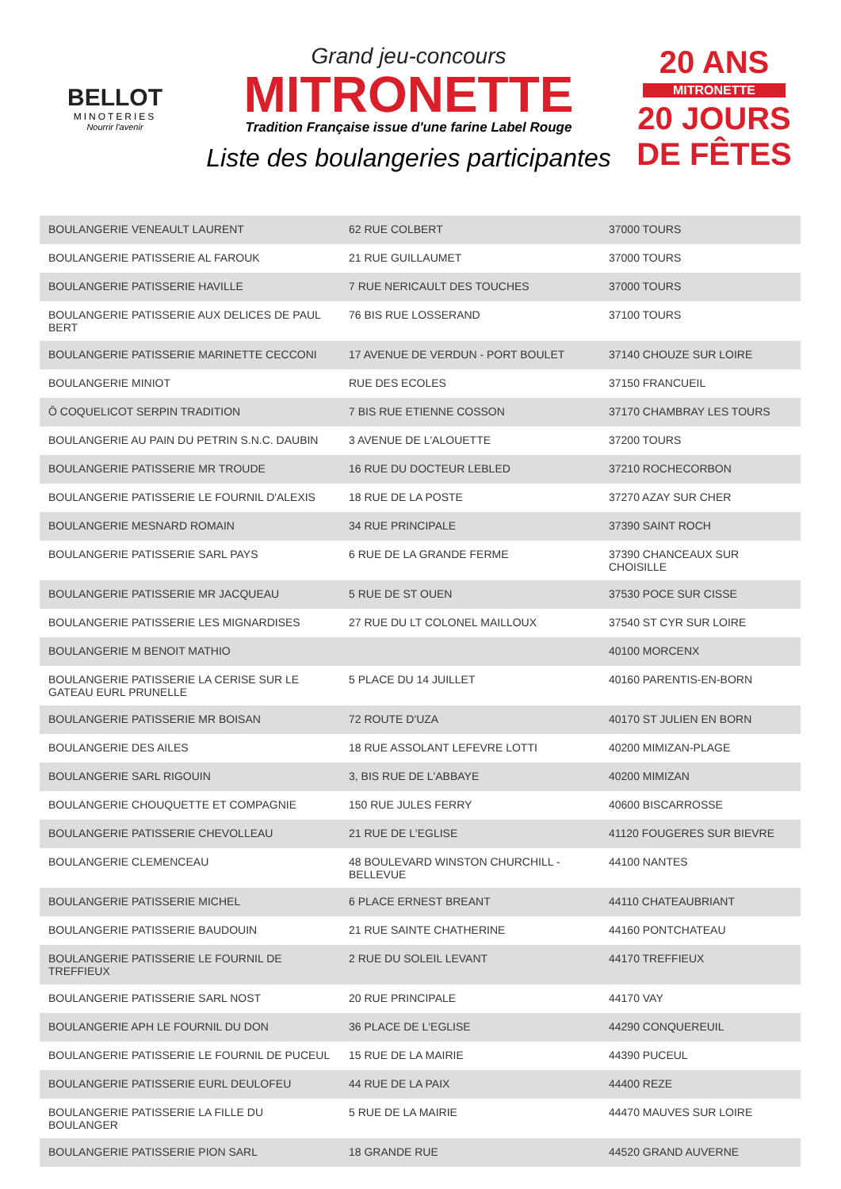BELLOT
MINOTERIES
Nourrir l'avenir
Grand jeu-concours
MITRONETTE
Tradition Française issue d'une farine Label Rouge
Liste des boulangeries participantes
20 ANS
MITRONETTE
20 JOURS DE FÊTES
| BOULANGERIE VENEAULT LAURENT | 62 RUE COLBERT | 37000 TOURS |
| BOULANGERIE PATISSERIE AL FAROUK | 21 RUE GUILLAUMET | 37000 TOURS |
| BOULANGERIE PATISSERIE HAVILLE | 7 RUE NERICAULT DES TOUCHES | 37000 TOURS |
| BOULANGERIE PATISSERIE AUX DELICES DE PAUL BERT | 76 BIS RUE LOSSERAND | 37100 TOURS |
| BOULANGERIE PATISSERIE MARINETTE CECCONI | 17 AVENUE DE VERDUN - PORT BOULET | 37140 CHOUZE SUR LOIRE |
| BOULANGERIE MINIOT | RUE DES ECOLES | 37150 FRANCUEIL |
| Ô COQUELICOT SERPIN TRADITION | 7 BIS RUE ETIENNE COSSON | 37170 CHAMBRAY LES TOURS |
| BOULANGERIE AU PAIN DU PETRIN S.N.C. DAUBIN | 3 AVENUE DE L'ALOUETTE | 37200 TOURS |
| BOULANGERIE PATISSERIE MR TROUDE | 16 RUE DU DOCTEUR LEBLED | 37210 ROCHECORBON |
| BOULANGERIE PATISSERIE LE FOURNIL D'ALEXIS | 18 RUE DE LA POSTE | 37270 AZAY SUR CHER |
| BOULANGERIE MESNARD ROMAIN | 34 RUE PRINCIPALE | 37390 SAINT ROCH |
| BOULANGERIE PATISSERIE SARL PAYS | 6 RUE DE LA GRANDE FERME | 37390 CHANCEAUX SUR CHOISILLE |
| BOULANGERIE PATISSERIE MR JACQUEAU | 5 RUE DE ST OUEN | 37530 POCE SUR CISSE |
| BOULANGERIE PATISSERIE LES MIGNARDISES | 27 RUE DU LT COLONEL MAILLOUX | 37540 ST CYR SUR LOIRE |
| BOULANGERIE M BENOIT MATHIO | | 40100 MORCENX |
| BOULANGERIE PATISSERIE LA CERISE SUR LE GATEAU EURL PRUNELLE | 5 PLACE DU 14 JUILLET | 40160 PARENTIS-EN-BORN |
| BOULANGERIE PATISSERIE MR BOISAN | 72 ROUTE D'UZA | 40170 ST JULIEN EN BORN |
| BOULANGERIE DES AILES | 18 RUE ASSOLANT LEFEVRE LOTTI | 40200 MIMIZAN-PLAGE |
| BOULANGERIE SARL RIGOUIN | 3, BIS RUE DE L'ABBAYE | 40200 MIMIZAN |
| BOULANGERIE CHOUQUETTE ET COMPAGNIE | 150 RUE JULES FERRY | 40600 BISCARROSSE |
| BOULANGERIE PATISSERIE CHEVOLLEAU | 21 RUE DE L'EGLISE | 41120 FOUGERES SUR BIEVRE |
| BOULANGERIE CLEMENCEAU | 48 BOULEVARD WINSTON CHURCHILL - BELLEVUE | 44100 NANTES |
| BOULANGERIE PATISSERIE MICHEL | 6 PLACE ERNEST BREANT | 44110 CHATEAUBRIANT |
| BOULANGERIE PATISSERIE BAUDOUIN | 21 RUE SAINTE CHATHERINE | 44160 PONTCHATEAU |
| BOULANGERIE PATISSERIE LE FOURNIL DE TREFFIEUX | 2 RUE DU SOLEIL LEVANT | 44170 TREFFIEUX |
| BOULANGERIE PATISSERIE SARL NOST | 20 RUE PRINCIPALE | 44170 VAY |
| BOULANGERIE APH LE FOURNIL DU DON | 36 PLACE DE L'EGLISE | 44290 CONQUEREUIL |
| BOULANGERIE PATISSERIE LE FOURNIL DE PUCEUL | 15 RUE DE LA MAIRIE | 44390 PUCEUL |
| BOULANGERIE PATISSERIE EURL DEULOFEU | 44 RUE DE LA PAIX | 44400 REZE |
| BOULANGERIE PATISSERIE LA FILLE DU BOULANGER | 5 RUE DE LA MAIRIE | 44470 MAUVES SUR LOIRE |
| BOULANGERIE PATISSERIE PION SARL | 18 GRANDE RUE | 44520 GRAND AUVERNE |